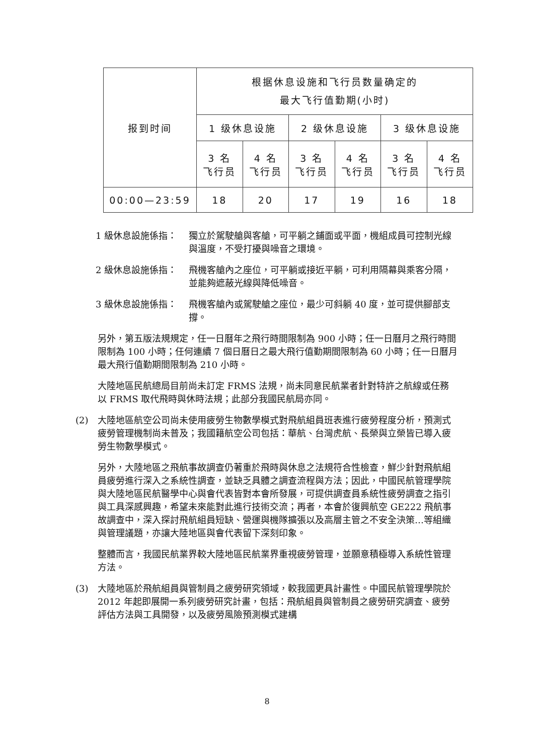| 报到时间 | 根据休息设施和飞行员数量确定的 最大飞行值勤期(小时) | | | | | |
| --- | --- | --- | --- | --- | --- | --- |
| | 1 级休息设施 | | 2 级休息设施 | | 3 级休息设施 | |
| | 3 名 飞行员 | 4 名 飞行员 | 3 名 飞行员 | 4 名 飞行员 | 3 名 飞行员 | 4 名 飞行员 |
| 00:00—23:59 | 18 | 20 | 17 | 19 | 16 | 18 |
1 級休息設施係指： 獨立於駕駛艙與客艙，可平躺之鋪面或平面，機組成員可控制光線與溫度，不受打擾與噪音之環境。
2 級休息設施係指： 飛機客艙內之座位，可平躺或接近平躺，可利用隔幕與乘客分隔，並能夠遮蔽光線與降低噪音。
3 級休息設施係指： 飛機客艙內或駕駛艙之座位，最少可斜躺 40 度，並可提供腳部支撐。
另外，第五版法規規定，任一日曆年之飛行時間限制為 900 小時；任一日曆月之飛行時間限制為 100 小時；任何連續 7 個日曆日之最大飛行值勤期間限制為 60 小時；任一日曆月最大飛行值勤期間限制為 210 小時。
大陸地區民航總局目前尚未訂定 FRMS 法規，尚未同意民航業者針對特許之航線或任務以 FRMS 取代飛時與休時法規；此部分我國民航局亦同。
(2) 大陸地區航空公司尚未使用疲勞生物數學模式對飛航組員班表進行疲勞程度分析，預測式疲勞管理機制尚未普及；我國籍航空公司包括：華航、台灣虎航、長榮與立榮皆已導入疲勞生物數學模式。
另外，大陸地區之飛航事故調查仍著重於飛時與休息之法規符合性檢查，鮮少針對飛航組員疲勞進行深入之系統性調查，並缺乏具體之調查流程與方法；因此，中國民航管理學院與大陸地區民航醫學中心與會代表皆對本會所發展，可提供調查員系統性疲勞調查之指引與工具深感興趣，希望未來能對此進行技術交流；再者，本會於復興航空 GE222 飛航事故調查中，深入探討飛航組員短缺、營運與機隊擴張以及高層主管之不安全決策…等組織與管理議題，亦讓大陸地區與會代表留下深刻印象。
整體而言，我國民航業界較大陸地區民航業界重視疲勞管理，並願意積極導入系統性管理方法。
(3) 大陸地區於飛航組員與管制員之疲勞研究領域，較我國更具計畫性。中國民航管理學院於 2012 年起即展開一系列疲勞研究計畫，包括：飛航組員與管制員之疲勞研究調查、疲勞評估方法與工具開發，以及疲勞風險預測模式建構
8